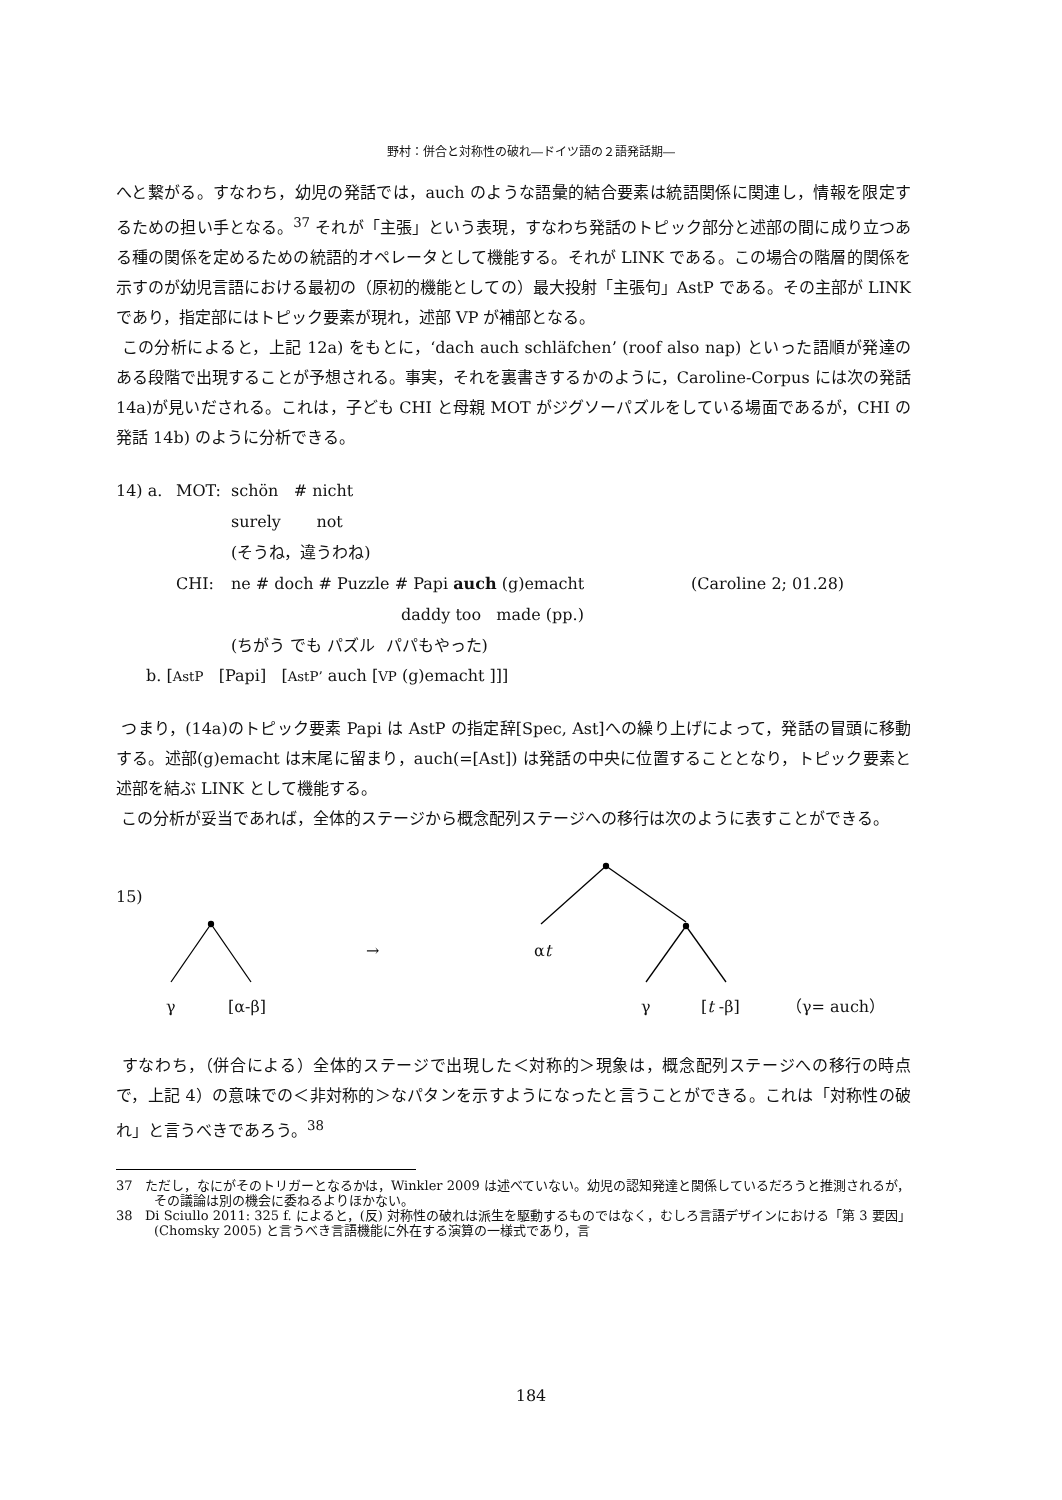野村：併合と対称性の破れ―ドイツ語の２語発話期―
へと繋がる。すなわち，幼児の発話では，auch のような語彙的結合要素は統語関係に関連し，情報を限定するための担い手となる。<sup>37</sup> それが「主張」という表現，すなわち発話のトピック部分と述部の間に成り立つある種の関係を定めるための統語的オペレータとして機能する。それが LINK である。この場合の階層的関係を示すのが幼児言語における最初の（原初的機能としての）最大投射「主張句」AstP である。その主部が LINK であり，指定部にはトピック要素が現れ，述部 VP が補部となる。
この分析によると，上記 12a) をもとに，‘dach auch schläfchen’ (roof also nap) といった語順が発達のある段階で出現することが予想される。事実，それを裏書きするかのように，Caroline-Corpus には次の発話 14a)が見いだされる。これは，子ども CHI と母親 MOT がジグソーパズルをしている場面であるが，CHI の発話 14b) のように分析できる。
14) a. MOT: schön # nicht
surely not
(そうね，違うわね)
CHI: ne # doch # Puzzle # Papi auch (g)emacht (Caroline 2; 01.28)
daddy too made (pp.)
(ちがう でも パズル パパもやった)
b. [AstP [Papi] [AstP’ auch [VP (g)emacht ]]]
つまり，(14a)のトピック要素 Papi は AstP の指定辞[Spec, Ast]への繰り上げによって，発話の冒頭に移動する。述部(g)emacht は末尾に留まり，auch(=[Ast]) は発話の中央に位置することとなり，トピック要素と述部を結ぶ LINK として機能する。
この分析が妥当であれば，全体的ステージから概念配列ステージへの移行は次のように表すことができる。
15)
→ αt
γ [α-β] γ [t -β] （γ= auch）
すなわち，（併合による）全体的ステージで出現した＜対称的＞現象は，概念配列ステージへの移行の時点で，上記 4）の意味での＜非対称的＞なパタンを示すようになったと言うことができる。これは「対称性の破れ」と言うべきであろう。<sup>38</sup>
37 ただし，なにがそのトリガーとなるかは，Winkler 2009 は述べていない。幼児の認知発達と関係しているだろうと推測されるが，その議論は別の機会に委ねるよりほかない。
38 Di Sciullo 2011: 325 f. によると，(反) 対称性の破れは派生を駆動するものではなく，むしろ言語デザインにおける「第 3 要因」(Chomsky 2005) と言うべき言語機能に外在する演算の一様式であり，言
184